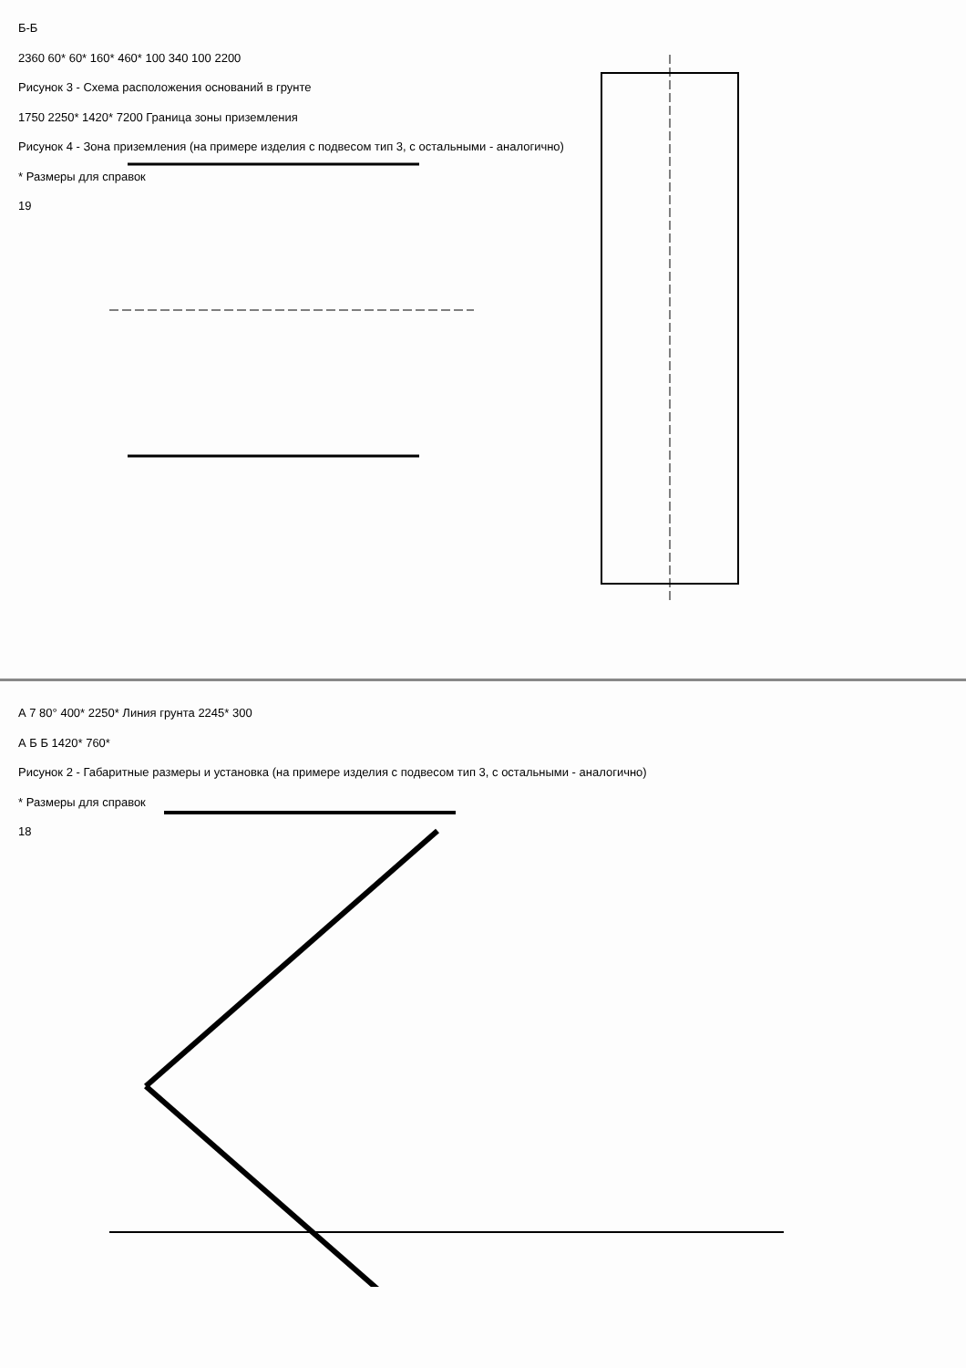Б-Б
2360 60* 60* 160* 460* 100 340 100 2200
Рисунок 3 - Схема расположения оснований в грунте
1750 2250* 1420* 7200 Граница зоны приземления
Рисунок 4 - Зона приземления (на примере изделия с подвесом тип 3, с остальными - аналогично)
* Размеры для справок
19
А 7 80° 400* 2250* Линия грунта 2245* 300
А Б Б 1420* 760*
Рисунок 2 - Габаритные размеры и установка (на примере изделия с подвесом тип 3, с остальными - аналогично)
* Размеры для справок
18